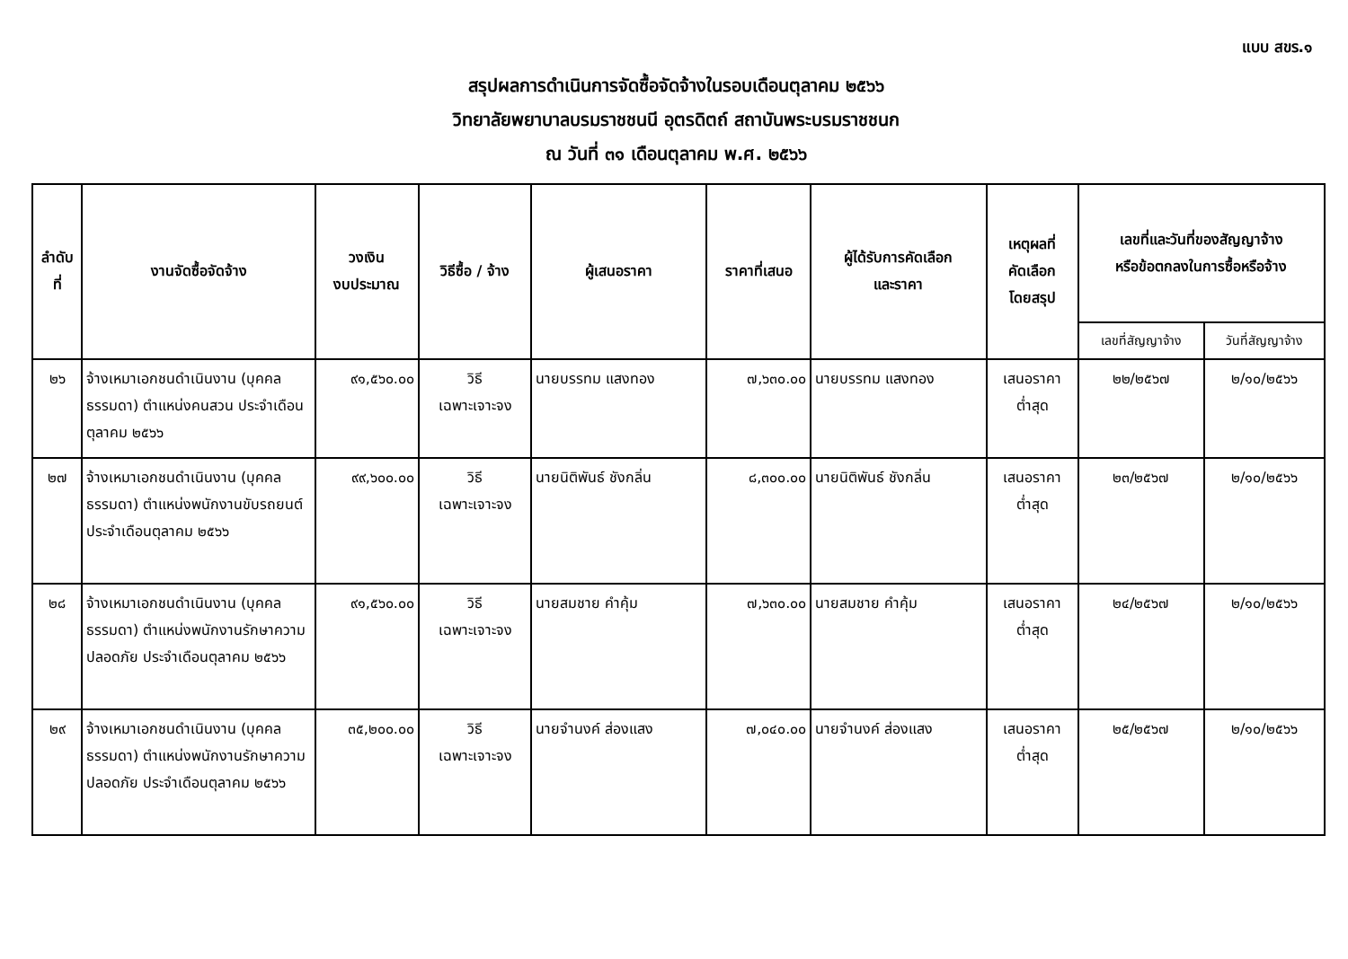แบบ สขร.๑
สรุปผลการดำเนินการจัดซื้อจัดจ้างในรอบเดือนตุลาคม ๒๕๖๖
วิทยาลัยพยาบาลบรมราชชนนี อุตรดิตถ์ สถาบันพระบรมราชชนก
ณ วันที่ ๓๑ เดือนตุลาคม พ.ศ. ๒๕๖๖
| ลำดับที่ | งานจัดซื้อจัดจ้าง | วงเงิน งบประมาณ | วิธีซื้อ / จ้าง | ผู้เสนอราคา | ราคาที่เสนอ | ผู้ได้รับการคัดเลือก และราคา | เหตุผลที่ คัดเลือก โดยสรุป | เลขที่และวันที่ของสัญญาจ้าง หรือข้อตกลงในการซื้อหรือจ้าง | |
| --- | --- | --- | --- | --- | --- | --- | --- | --- | --- |
| | | | | | | | | เลขที่สัญญาจ้าง | วันที่สัญญาจ้าง |
| ๒๖ | จ้างเหมาเอกชนดำเนินงาน (บุคคลธรรมดา) ตำแหน่งคนสวน ประจำเดือนตุลาคม ๒๕๖๖ | ๙๑,๕๖๐.๐๐ | วิธี เฉพาะเจาะจง | นายบรรทม แสงทอง | ๗,๖๓๐.๐๐ | นายบรรทม แสงทอง | เสนอราคา ต่ำสุด | ๒๒/๒๕๖๗ | ๒/๑๐/๒๕๖๖ |
| ๒๗ | จ้างเหมาเอกชนดำเนินงาน (บุคคลธรรมดา) ตำแหน่งพนักงานขับรถยนต์ประจำเดือนตุลาคม ๒๕๖๖ | ๙๙,๖๐๐.๐๐ | วิธี เฉพาะเจาะจง | นายนิติพันธ์ ชังกลิ่น | ๘,๓๐๐.๐๐ | นายนิติพันธ์ ชังกลิ่น | เสนอราคา ต่ำสุด | ๒๓/๒๕๖๗ | ๒/๑๐/๒๕๖๖ |
| ๒๘ | จ้างเหมาเอกชนดำเนินงาน (บุคคลธรรมดา) ตำแหน่งพนักงานรักษาความปลอดภัย ประจำเดือนตุลาคม ๒๕๖๖ | ๙๑,๕๖๐.๐๐ | วิธี เฉพาะเจาะจง | นายสมชาย คำคุ้ม | ๗,๖๓๐.๐๐ | นายสมชาย คำคุ้ม | เสนอราคา ต่ำสุด | ๒๔/๒๕๖๗ | ๒/๑๐/๒๕๖๖ |
| ๒๙ | จ้างเหมาเอกชนดำเนินงาน (บุคคลธรรมดา) ตำแหน่งพนักงานรักษาความปลอดภัย ประจำเดือนตุลาคม ๒๕๖๖ | ๓๕,๒๐๐.๐๐ | วิธี เฉพาะเจาะจง | นายจำนงค์ ส่องแสง | ๗,๐๔๐.๐๐ | นายจำนงค์ ส่องแสง | เสนอราคา ต่ำสุด | ๒๕/๒๕๖๗ | ๒/๑๐/๒๕๖๖ |